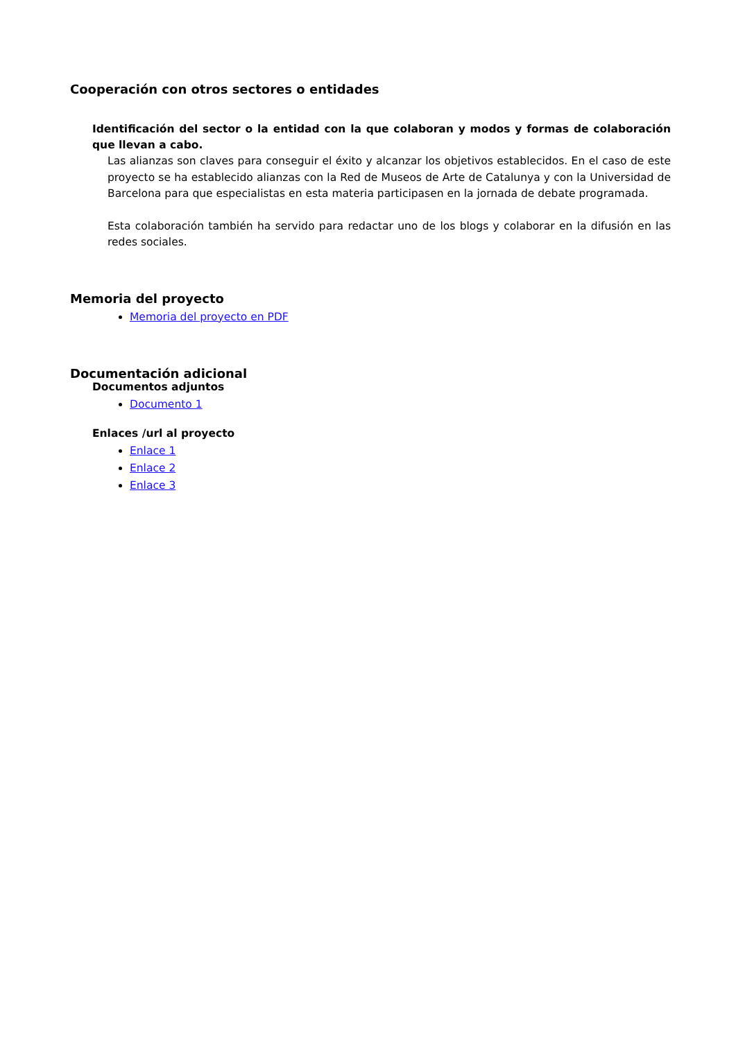Cooperación con otros sectores o entidades
Identificación del sector o la entidad con la que colaboran y modos y formas de colaboración que llevan a cabo.
Las alianzas son claves para conseguir el éxito y alcanzar los objetivos establecidos. En el caso de este proyecto se ha establecido alianzas con la Red de Museos de Arte de Catalunya y con la Universidad de Barcelona para que especialistas en esta materia participasen en la jornada de debate programada.
Esta colaboración también ha servido para redactar uno de los blogs y colaborar en la difusión en las redes sociales.
Memoria del proyecto
Memoria del proyecto en PDF
Documentación adicional
Documentos adjuntos
Documento 1
Enlaces /url al proyecto
Enlace 1
Enlace 2
Enlace 3